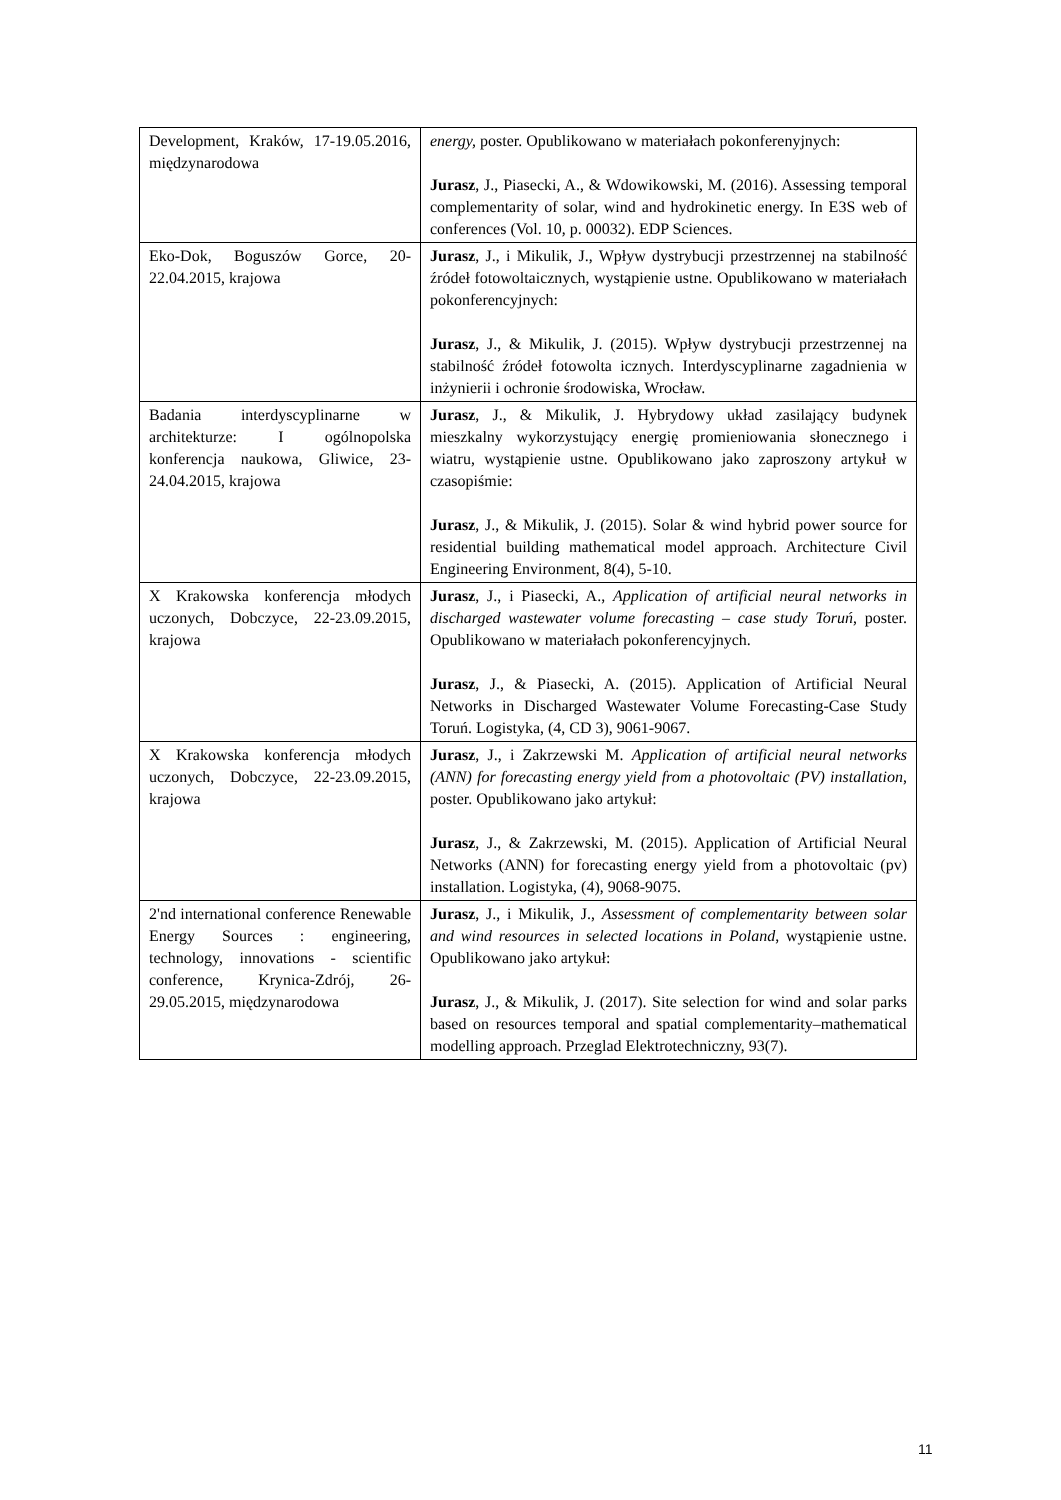| Development, Kraków, 17-19.05.2016, międzynarodowa | energy, poster. Opublikowano w materiałach pokonferenyjnych: Jurasz , J., Piasecki, A., & Wdowikowski, M. (2016). Assessing temporal complementarity of solar, wind and hydrokinetic energy. In E3S web of conferences (Vol. 10, p. 00032). EDP Sciences. |
| Eko-Dok, Boguszów Gorce, 20-22.04.2015, krajowa | Jurasz , J., i Mikulik, J., Wpływ dystrybucji przestrzennej na stabilność źródeł fotowoltaicznych, wystąpienie ustne. Opublikowano w materiałach pokonferencyjnych: Jurasz , J., & Mikulik, J. (2015). Wpływ dystrybucji przestrzennej na stabilność źródeł fotowolta icznych. Interdyscyplinarne zagadnienia w inżynierii i ochronie środowiska, Wrocław. |
| Badania interdyscyplinarne w architekturze: I ogólnopolska konferencja naukowa, Gliwice, 23-24.04.2015, krajowa | Jurasz , J., & Mikulik, J. Hybrydowy układ zasilający budynek mieszkalny wykorzystujący energię promieniowania słonecznego i wiatru, wystąpienie ustne. Opublikowano jako zaproszony artykuł w czasopiśmie: Jurasz , J., & Mikulik, J. (2015). Solar & wind hybrid power source for residential building mathematical model approach. Architecture Civil Engineering Environment, 8(4), 5-10. |
| X Krakowska konferencja młodych uczonych, Dobczyce, 22-23.09.2015, krajowa | Jurasz , J., i Piasecki, A., Application of artificial neural networks in discharged wastewater volume forecasting – case study Toruń , poster. Opublikowano w materiałach pokonferencyjnych. Jurasz , J., & Piasecki, A. (2015). Application of Artificial Neural Networks in Discharged Wastewater Volume Forecasting-Case Study Toruń. Logistyka, (4, CD 3), 9061-9067. |
| X Krakowska konferencja młodych uczonych, Dobczyce, 22-23.09.2015, krajowa | Jurasz , J., i Zakrzewski M. Application of artificial neural networks (ANN) for forecasting energy yield from a photovoltaic (PV) installation , poster. Opublikowano jako artykuł: Jurasz , J., & Zakrzewski, M. (2015). Application of Artificial Neural Networks (ANN) for forecasting energy yield from a photovoltaic (pv) installation. Logistyka, (4), 9068-9075. |
| 2'nd international conference Renewable Energy Sources : engineering, technology, innovations - scientific conference, Krynica-Zdrój, 26-29.05.2015, międzynarodowa | Jurasz , J., i Mikulik, J., Assessment of complementarity between solar and wind resources in selected locations in Poland , wystąpienie ustne. Opublikowano jako artykuł: Jurasz , J., & Mikulik, J. (2017). Site selection for wind and solar parks based on resources temporal and spatial complementarity–mathematical modelling approach. Przeglad Elektrotechniczny, 93(7). |
11